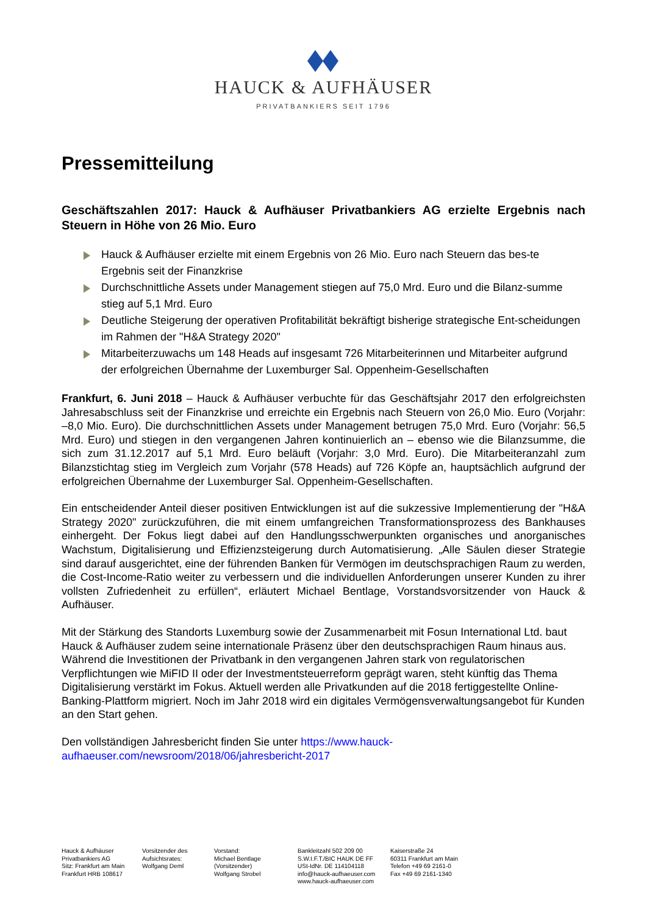HAUCK & AUFHÄUSER
PRIVATBANKIERS SEIT 1796
Pressemitteilung
Geschäftszahlen 2017: Hauck & Aufhäuser Privatbankiers AG erzielte Ergebnis nach Steuern in Höhe von 26 Mio. Euro
Hauck & Aufhäuser erzielte mit einem Ergebnis von 26 Mio. Euro nach Steuern das bes-te Ergebnis seit der Finanzkrise
Durchschnittliche Assets under Management stiegen auf 75,0 Mrd. Euro und die Bilanz-summe stieg auf 5,1 Mrd. Euro
Deutliche Steigerung der operativen Profitabilität bekräftigt bisherige strategische Ent-scheidungen im Rahmen der "H&A Strategy 2020"
Mitarbeiterzuwachs um 148 Heads auf insgesamt 726 Mitarbeiterinnen und Mitarbeiter aufgrund der erfolgreichen Übernahme der Luxemburger Sal. Oppenheim-Gesellschaften
Frankfurt, 6. Juni 2018 – Hauck & Aufhäuser verbuchte für das Geschäftsjahr 2017 den erfolgreichsten Jahresabschluss seit der Finanzkrise und erreichte ein Ergebnis nach Steuern von 26,0 Mio. Euro (Vorjahr: –8,0 Mio. Euro). Die durchschnittlichen Assets under Management betrugen 75,0 Mrd. Euro (Vorjahr: 56,5 Mrd. Euro) und stiegen in den vergangenen Jahren kontinuierlich an – ebenso wie die Bilanzsumme, die sich zum 31.12.2017 auf 5,1 Mrd. Euro beläuft (Vorjahr: 3,0 Mrd. Euro). Die Mitarbeiteranzahl zum Bilanzstichtag stieg im Vergleich zum Vorjahr (578 Heads) auf 726 Köpfe an, hauptsächlich aufgrund der erfolgreichen Übernahme der Luxemburger Sal. Oppenheim-Gesellschaften.
Ein entscheidender Anteil dieser positiven Entwicklungen ist auf die sukzessive Implementierung der "H&A Strategy 2020" zurückzuführen, die mit einem umfangreichen Transformationsprozess des Bankhauses einhergeht. Der Fokus liegt dabei auf den Handlungsschwerpunkten organisches und anorganisches Wachstum, Digitalisierung und Effizienzsteigerung durch Automatisierung. „Alle Säulen dieser Strategie sind darauf ausgerichtet, eine der führenden Banken für Vermögen im deutschsprachigen Raum zu werden, die Cost-Income-Ratio weiter zu verbessern und die individuellen Anforderungen unserer Kunden zu ihrer vollsten Zufriedenheit zu erfüllen“, erläutert Michael Bentlage, Vorstandsvorsitzender von Hauck & Aufhäuser.
Mit der Stärkung des Standorts Luxemburg sowie der Zusammenarbeit mit Fosun International Ltd. baut Hauck & Aufhäuser zudem seine internationale Präsenz über den deutschsprachigen Raum hinaus aus. Während die Investitionen der Privatbank in den vergangenen Jahren stark von regulatorischen Verpflichtungen wie MiFID II oder der Investmentsteuerreform geprägt waren, steht künftig das Thema Digitalisierung verstärkt im Fokus. Aktuell werden alle Privatkunden auf die 2018 fertiggestellte Online-Banking-Plattform migriert. Noch im Jahr 2018 wird ein digitales Vermögensverwaltungsangebot für Kunden an den Start gehen.
Den vollständigen Jahresbericht finden Sie unter https://www.hauck-aufhaeuser.com/newsroom/2018/06/jahresbericht-2017
Hauck & Aufhäuser
Privatbankiers AG
Sitz: Frankfurt am Main
Frankfurt HRB 108617
Vorsitzender des
Aufsichtsrates:
Wolfgang Deml
Vorstand:
Michael Bentlage
(Vorsitzender)
Wolfgang Strobel
Bankleitzahl 502 209 00
S.W.I.F.T./BIC HAUK DE FF
USt-IdNr. DE 114104118
info@hauck-aufhaeuser.com
www.hauck-aufhaeuser.com
Kaiserstraße 24
60311 Frankfurt am Main
Telefon +49 69 2161-0
Fax +49 69 2161-1340